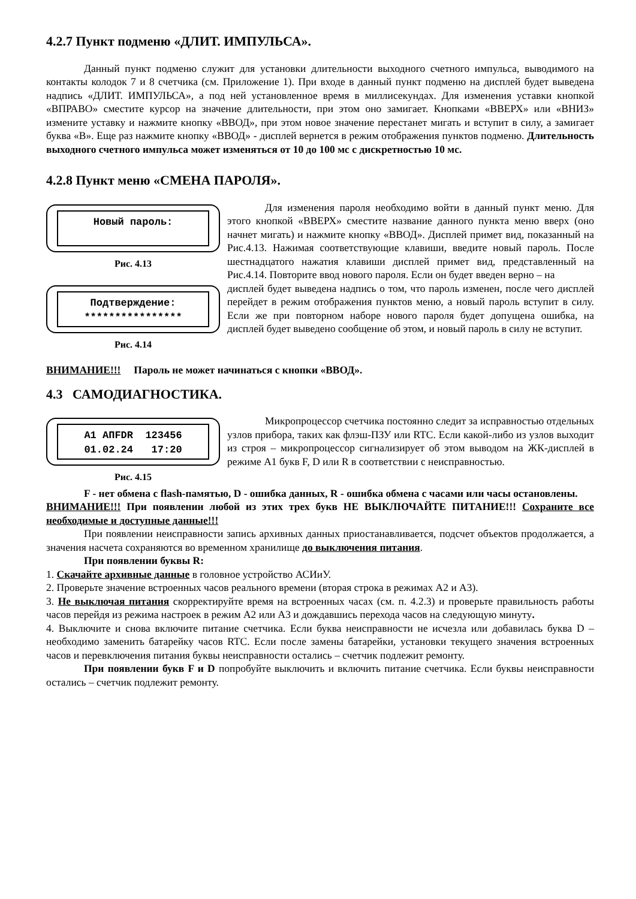4.2.7 Пункт подменю «ДЛИТ. ИМПУЛЬСА».
Данный пункт подменю служит для установки длительности выходного счетного импульса, выводимого на контакты колодок 7 и 8 счетчика (см. Приложение 1). При входе в данный пункт подменю на дисплей будет выведена надпись «ДЛИТ. ИМПУЛЬСА», а под ней установленное время в миллисекундах. Для изменения уставки кнопкой «ВПРАВО» сместите курсор на значение длительности, при этом оно замигает. Кнопками «ВВЕРХ» или «ВНИЗ» измените уставку и нажмите кнопку «ВВОД», при этом новое значение перестанет мигать и вступит в силу, а замигает буква «В». Еще раз нажмите кнопку «ВВОД» - дисплей вернется в режим отображения пунктов подменю. Длительность выходного счетного импульса может изменяться от 10 до 100 мс с дискретностью 10 мс.
4.2.8 Пункт меню «СМЕНА ПАРОЛЯ».
Новый пароль:
Рис. 4.13
Для изменения пароля необходимо войти в данный пункт меню. Для этого кнопкой «ВВЕРХ» сместите название данного пункта меню вверх (оно начнет мигать) и нажмите кнопку «ВВОД». Дисплей примет вид, показанный на Рис.4.13. Нажимая соответствующие клавиши, введите новый пароль. После шестнадцатого нажатия клавиши дисплей примет вид, представленный на Рис.4.14. Повторите ввод нового пароля. Если он будет введен верно – на
Подтверждение: ****************
Рис. 4.14
дисплей будет выведена надпись о том, что пароль изменен, после чего дисплей перейдет в режим отображения пунктов меню, а новый пароль вступит в силу. Если же при повторном наборе нового пароля будет допущена ошибка, на дисплей будет выведено сообщение об этом, и новый пароль в силу не вступит.
ВНИМАНИЕ!!! Пароль не может начинаться с кнопки «ВВОД».
4.3 САМОДИАГНОСТИКА.
A1 AПFDR 123456 01.02.24 17:20
Рис. 4.15
Микропроцессор счетчика постоянно следит за исправностью отдельных узлов прибора, таких как флэш-ПЗУ или RTC. Если какой-либо из узлов выходит из строя – микропроцессор сигнализирует об этом выводом на ЖК-дисплей в режиме А1 букв F, D или R в соответствии с неисправностью.
F - нет обмена с flash-памятью, D - ошибка данных, R - ошибка обмена с часами или часы остановлены.
ВНИМАНИЕ!!! При появлении любой из этих трех букв НЕ ВЫКЛЮЧАЙТЕ ПИТАНИЕ!!! Сохраните все необходимые и доступные данные!!!
При появлении неисправности запись архивных данных приостанавливается, подсчет объектов продолжается, а значения насчета сохраняются во временном хранилище до выключения питания.
При появлении буквы R:
1. Скачайте архивные данные в головное устройство АСИиУ.
2. Проверьте значение встроенных часов реального времени (вторая строка в режимах А2 и А3).
3. Не выключая питания скорректируйте время на встроенных часах (см. п. 4.2.3) и проверьте правильность работы часов перейдя из режима настроек в режим А2 или А3 и дождавшись перехода часов на следующую минуту.
4. Выключите и снова включите питание счетчика. Если буква неисправности не исчезла или добавилась буква D – необходимо заменить батарейку часов RTC. Если после замены батарейки, установки текущего значения встроенных часов и перевключения питания буквы неисправности остались – счетчик подлежит ремонту.
При появлении букв F и D попробуйте выключить и включить питание счетчика. Если буквы неисправности остались – счетчик подлежит ремонту.